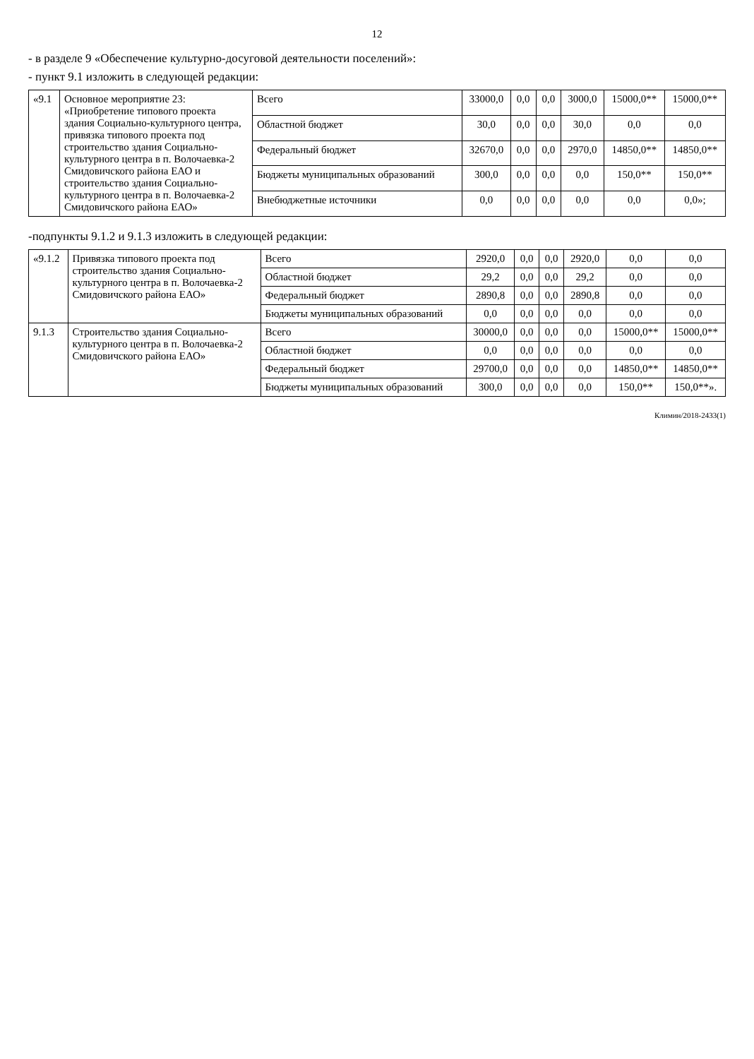12
- в разделе 9 «Обеспечение культурно-досуговой деятельности поселений»:
- пункт 9.1 изложить в следующей редакции:
| «9.1 | Основное мероприятие 23: «Приобретение типового проекта здания Социально-культурного центра, привязка типового проекта под строительство здания Социально-культурного центра в п. Волочаевка-2 Смидовичского района ЕАО и строительство здания Социально-культурного центра в п. Волочаевка-2 Смидовичского района ЕАО» | Всего | 33000,0 | 0,0 | 0,0 | 3000,0 | 15000,0** | 15000,0** |
| | | Областной бюджет | 30,0 | 0,0 | 0,0 | 30,0 | 0,0 | 0,0 |
| | | Федеральный бюджет | 32670,0 | 0,0 | 0,0 | 2970,0 | 14850,0** | 14850,0** |
| | | Бюджеты муниципальных образований | 300,0 | 0,0 | 0,0 | 0,0 | 150,0** | 150,0** |
| | | Внебюджетные источники | 0,0 | 0,0 | 0,0 | 0,0 | 0,0 | 0,0»; |
-подпункты 9.1.2 и 9.1.3 изложить в следующей редакции:
| «9.1.2 | Привязка типового проекта под строительство здания Социально-культурного центра в п. Волочаевка-2 Смидовичского района ЕАО» | Всего | 2920,0 | 0,0 | 0,0 | 2920,0 | 0,0 | 0,0 |
| | | Областной бюджет | 29,2 | 0,0 | 0,0 | 29,2 | 0,0 | 0,0 |
| | | Федеральный бюджет | 2890,8 | 0,0 | 0,0 | 2890,8 | 0,0 | 0,0 |
| | | Бюджеты муниципальных образований | 0,0 | 0,0 | 0,0 | 0,0 | 0,0 | 0,0 |
| 9.1.3 | Строительство здания Социально-культурного центра в п. Волочаевка-2 Смидовичского района ЕАО» | Всего | 30000,0 | 0,0 | 0,0 | 0,0 | 15000,0** | 15000,0** |
| | | Областной бюджет | 0,0 | 0,0 | 0,0 | 0,0 | 0,0 | 0,0 |
| | | Федеральный бюджет | 29700,0 | 0,0 | 0,0 | 0,0 | 14850,0** | 14850,0** |
| | | Бюджеты муниципальных образований | 300,0 | 0,0 | 0,0 | 0,0 | 150,0** | 150,0**». |
Климин/2018-2433(1)